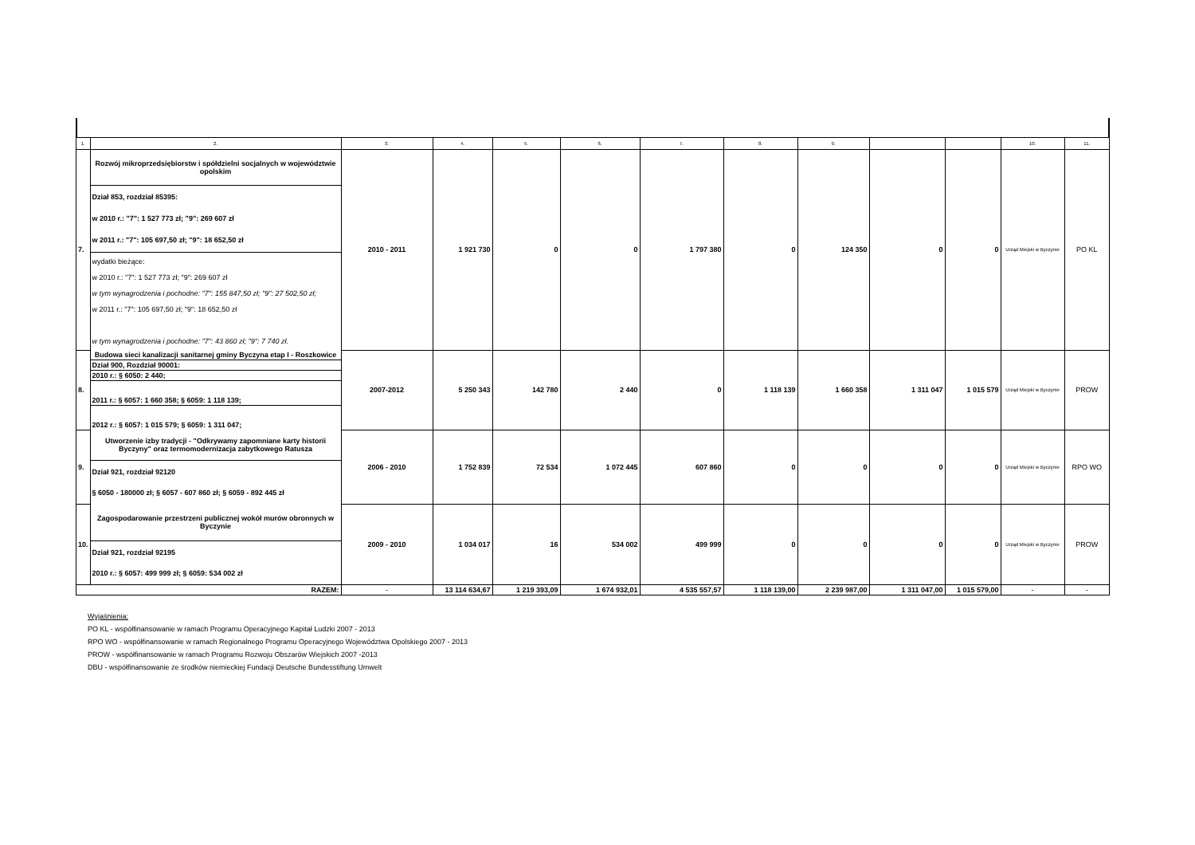| 1. | 2. | 3. | 4. | 5. | 6. | 7. | 8. | 9. | | | 10. | 11. |
| 7. | / Rozwój mikroprzedsiębiorstw i spółdzielni socjalnych w województwie opolskim / / Dział 853, rozdział 85395: w 2010 r.: "7": 1 527 773 zł; "9": 269 607 zł w 2011 r.: "7": 105 697,50 zł; "9": 18 652,50 zł / / wydatki bieżące: w 2010 r.: "7": 1 527 773 zł; "9": 269 607 zł w tym wynagrodzenia i pochodne: "7": 155 847,50 zł; "9": 27 502,50 zł; w 2011 r.: "7": 105 697,50 zł; "9": 18 652,50 zł w tym wynagrodzenia i pochodne: "7": 43 860 zł; "9": 7 740 zł. / | 2010 - 2011 | 1 921 730 | 0 | 0 | 1 797 380 | 0 | 124 350 | 0 | 0 | Urząd Miejski w Byczynie | PO KL |
| 8. | / Budowa sieci kanalizacji sanitarnej gminy Byczyna etap I - Roszkowice / / Dział 900, Rozdział 90001: / / 2010 r.: § 6050: 2 440; / / 2011 r.: § 6057: 1 660 358; § 6059: 1 118 139; / / 2012 r.: § 6057: 1 015 579; § 6059: 1 311 047; / | 2007-2012 | 5 250 343 | 142 780 | 2 440 | 0 | 1 118 139 | 1 660 358 | 1 311 047 | 1 015 579 | Urząd Miejski w Byczynie | PROW |
| 9. | / Utworzenie izby tradycji - "Odkrywamy zapomniane karty historii Byczyny" oraz termomodernizacja zabytkowego Ratusza / / Dział 921, rozdział 92120 § 6050 - 180000 zł; § 6057 - 607 860 zł; § 6059 - 892 445 zł / | 2006 - 2010 | 1 752 839 | 72 534 | 1 072 445 | 607 860 | 0 | 0 | 0 | 0 | Urząd Miejski w Byczynie | RPO WO |
| 10. | / Zagospodarowanie przestrzeni publicznej wokół murów obronnych w Byczynie / / Dział 921, rozdział 92195 2010 r.: § 6057: 499 999 zł; § 6059: 534 002 zł / | 2009 - 2010 | 1 034 017 | 16 | 534 002 | 499 999 | 0 | 0 | 0 | 0 | Urząd Miejski w Byczynie | PROW |
| RAZEM: | | - | 13 114 634,67 | 1 219 393,09 | 1 674 932,01 | 4 535 557,57 | 1 118 139,00 | 2 239 987,00 | 1 311 047,00 | 1 015 579,00 | - | - |
Wyjaśnienia:
PO KL - współfinansowanie w ramach Programu Operacyjnego Kapitał Ludzki 2007 - 2013
RPO WO - współfinansowanie w ramach Regionalnego Programu Operacyjnego Województwa Opolskiego 2007 - 2013
PROW - współfinansowanie w ramach Programu Rozwoju Obszarów Wiejskich 2007 -2013
DBU - współfinansowanie ze środków niemieckiej Fundacji Deutsche Bundesstiftung Umwelt